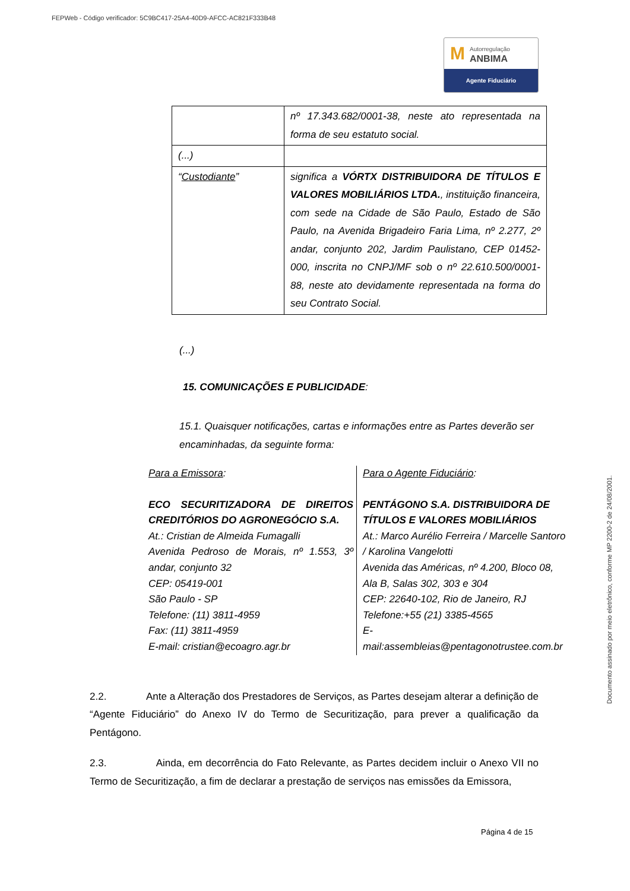FEPWeb - Código verificador: 5C9BC417-25A4-40D9-AFCC-AC821F333B48
M Autorregulação
ANBIMA
Agente Fiduciário
Documento assinado por meio eletrônico, conforme MP 2200-2 de 24/08/2001.
| | nº 17.343.682/0001-38, neste ato representada na forma de seu estatuto social. |
| (...) | |
| “ Custodiante ” | significa a VÓRTX DISTRIBUIDORA DE TÍTULOS E VALORES MOBILIÁRIOS LTDA. , instituição financeira, com sede na Cidade de São Paulo, Estado de São Paulo, na Avenida Brigadeiro Faria Lima, nº 2.277, 2º andar, conjunto 202, Jardim Paulistano, CEP 01452-000, inscrita no CNPJ/MF sob o nº 22.610.500/0001-88, neste ato devidamente representada na forma do seu Contrato Social. |
(...)
15. COMUNICAÇÕES E PUBLICIDADE:
15.1. Quaisquer notificações, cartas e informações entre as Partes deverão ser encaminhadas, da seguinte forma:
| Para a Emissora : ECO SECURITIZADORA DE DIREITOS CREDITÓRIOS DO AGRONEGÓCIO S.A. At.: Cristian de Almeida Fumagalli Avenida Pedroso de Morais, nº 1.553, 3º andar, conjunto 32 CEP: 05419-001 São Paulo - SP Telefone: (11) 3811-4959 Fax: (11) 3811-4959 E-mail: cristian@ecoagro.agr.br | Para o Agente Fiduciário : PENTÁGONO S.A. DISTRIBUIDORA DE TÍTULOS E VALORES MOBILIÁRIOS At.: Marco Aurélio Ferreira / Marcelle Santoro / Karolina Vangelotti Avenida das Américas, nº 4.200, Bloco 08, Ala B, Salas 302, 303 e 304 CEP: 22640-102, Rio de Janeiro, RJ Telefone:+55 (21) 3385-4565 E-mail:assembleias@pentagonotrustee.com.br |
2.2. Ante a Alteração dos Prestadores de Serviços, as Partes desejam alterar a definição de “Agente Fiduciário” do Anexo IV do Termo de Securitização, para prever a qualificação da Pentágono.
2.3. Ainda, em decorrência do Fato Relevante, as Partes decidem incluir o Anexo VII no Termo de Securitização, a fim de declarar a prestação de serviços nas emissões da Emissora,
Página 4 de 15